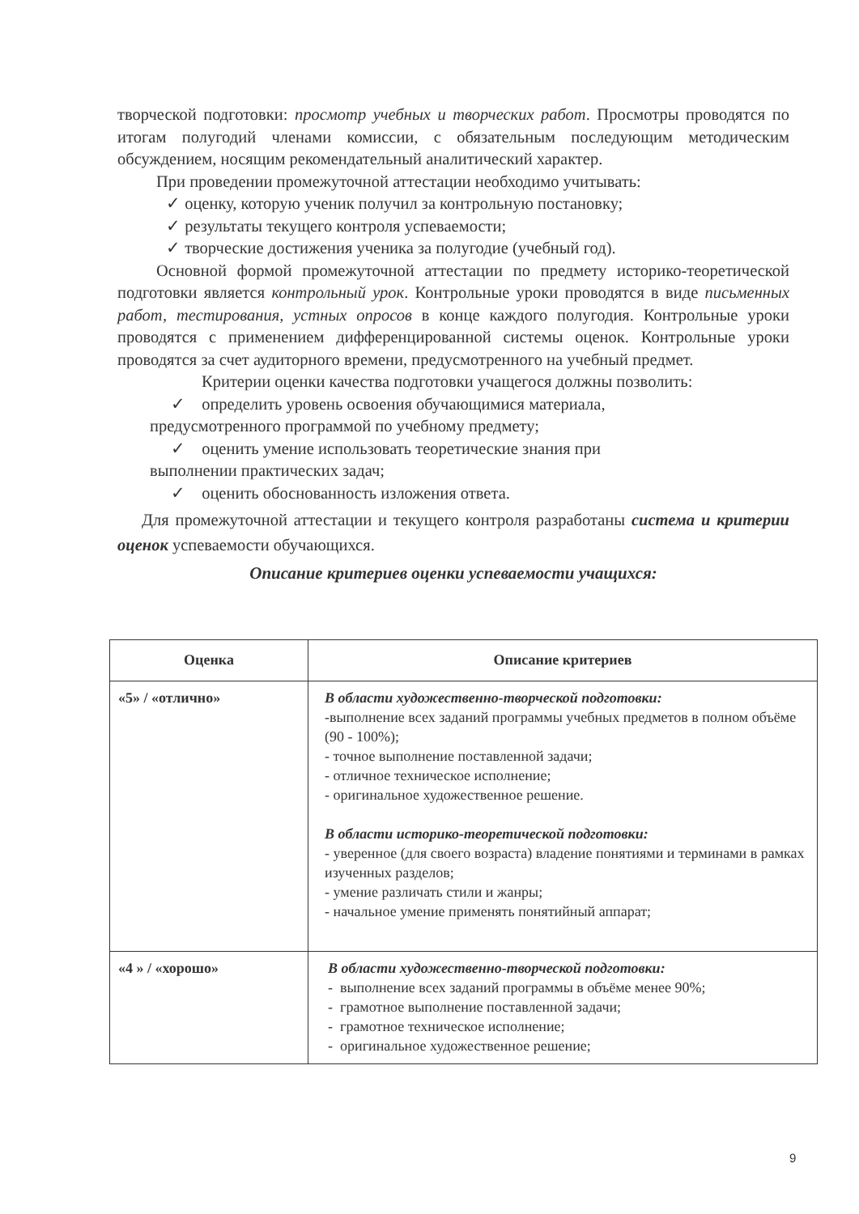творческой подготовки: просмотр учебных и творческих работ. Просмотры проводятся по итогам полугодий членами комиссии, с обязательным последующим методическим обсуждением, носящим рекомендательный аналитический характер.
При проведении промежуточной аттестации необходимо учитывать:
✓ оценку, которую ученик получил за контрольную постановку;
✓ результаты текущего контроля успеваемости;
✓ творческие достижения ученика за полугодие (учебный год).
Основной формой промежуточной аттестации по предмету историко-теоретической подготовки является контрольный урок. Контрольные уроки проводятся в виде письменных работ, тестирования, устных опросов в конце каждого полугодия. Контрольные уроки проводятся с применением дифференцированной системы оценок. Контрольные уроки проводятся за счет аудиторного времени, предусмотренного на учебный предмет.
Критерии оценки качества подготовки учащегося должны позволить:
✓ определить уровень освоения обучающимися материала,
предусмотренного программой по учебному предмету;
✓ оценить умение использовать теоретические знания при
выполнении практических задач;
✓ оценить обоснованность изложения ответа.
Для промежуточной аттестации и текущего контроля разработаны система и критерии оценок успеваемости обучающихся.
Описание критериев оценки успеваемости учащихся:
| Оценка | Описание критериев |
| --- | --- |
| «5» / «отлично» | В области художественно-творческой подготовки: -выполнение всех заданий программы учебных предметов в полном объёме (90 - 100%); - точное выполнение поставленной задачи; - отличное техническое исполнение; - оригинальное художественное решение. В области историко-теоретической подготовки: - уверенное (для своего возраста) владение понятиями и терминами в рамках изученных разделов; - умение различать стили и жанры; - начальное умение применять понятийный аппарат; |
| «4 » / «хорошо» | В области художественно-творческой подготовки: - выполнение всех заданий программы в объёме менее 90%; - грамотное выполнение поставленной задачи; - грамотное техническое исполнение; - оригинальное художественное решение; |
9